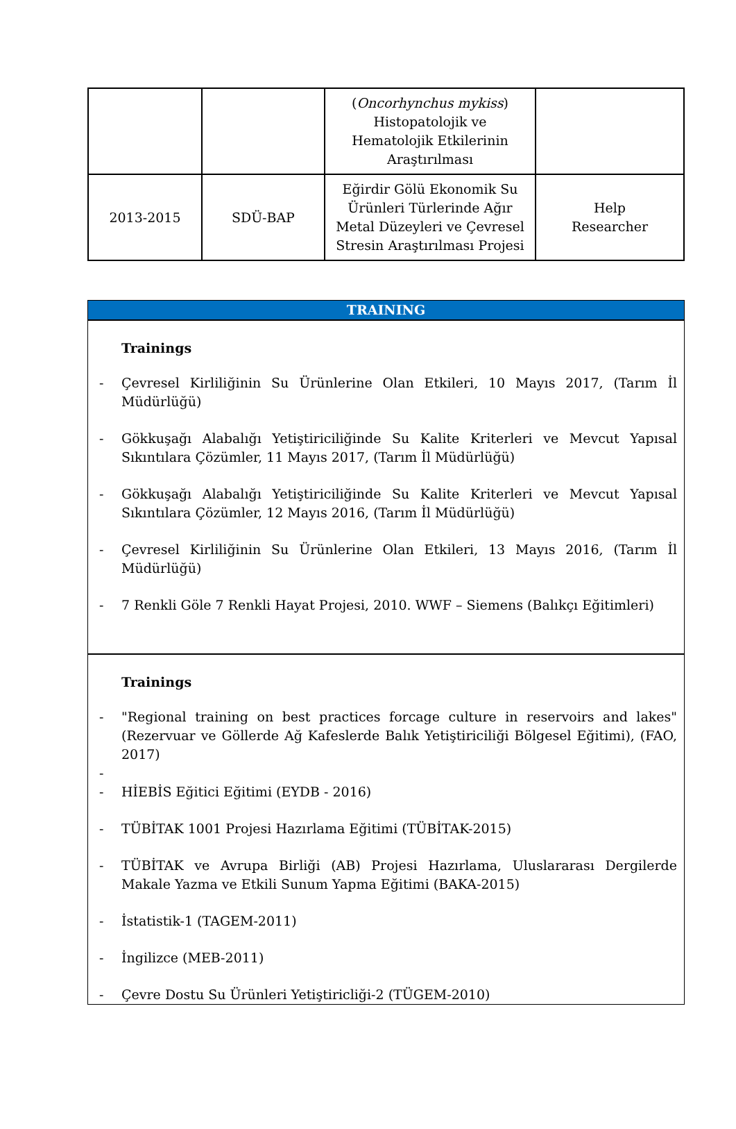| | | ( Oncorhynchus mykiss ) Histopatolojik ve Hematolojik Etkilerinin Araştırılması | |
| 2013-2015 | SDÜ-BAP | Eğirdir Gölü Ekonomik Su Ürünleri Türlerinde Ağır Metal Düzeyleri ve Çevresel Stresin Araştırılması Projesi | Help Researcher |
TRAINING
Trainings
- Çevresel Kirliliğinin Su Ürünlerine Olan Etkileri, 10 Mayıs 2017, (Tarım İl Müdürlüğü)
- Gökkuşağı Alabalığı Yetiştiriciliğinde Su Kalite Kriterleri ve Mevcut Yapısal Sıkıntılara Çözümler, 11 Mayıs 2017, (Tarım İl Müdürlüğü)
- Gökkuşağı Alabalığı Yetiştiriciliğinde Su Kalite Kriterleri ve Mevcut Yapısal Sıkıntılara Çözümler, 12 Mayıs 2016, (Tarım İl Müdürlüğü)
- Çevresel Kirliliğinin Su Ürünlerine Olan Etkileri, 13 Mayıs 2016, (Tarım İl Müdürlüğü)
- 7 Renkli Göle 7 Renkli Hayat Projesi, 2010. WWF – Siemens (Balıkçı Eğitimleri)
Trainings
- "Regional training on best practices forcage culture in reservoirs and lakes" (Rezervuar ve Göllerde Ağ Kafeslerde Balık Yetiştiriciliği Bölgesel Eğitimi), (FAO, 2017)
-
- HİEBİS Eğitici Eğitimi (EYDB - 2016)
- TÜBİTAK 1001 Projesi Hazırlama Eğitimi (TÜBİTAK-2015)
- TÜBİTAK ve Avrupa Birliği (AB) Projesi Hazırlama, Uluslararası Dergilerde Makale Yazma ve Etkili Sunum Yapma Eğitimi (BAKA-2015)
- İstatistik-1 (TAGEM-2011)
- İngilizce (MEB-2011)
- Çevre Dostu Su Ürünleri Yetiştiricliği-2 (TÜGEM-2010)